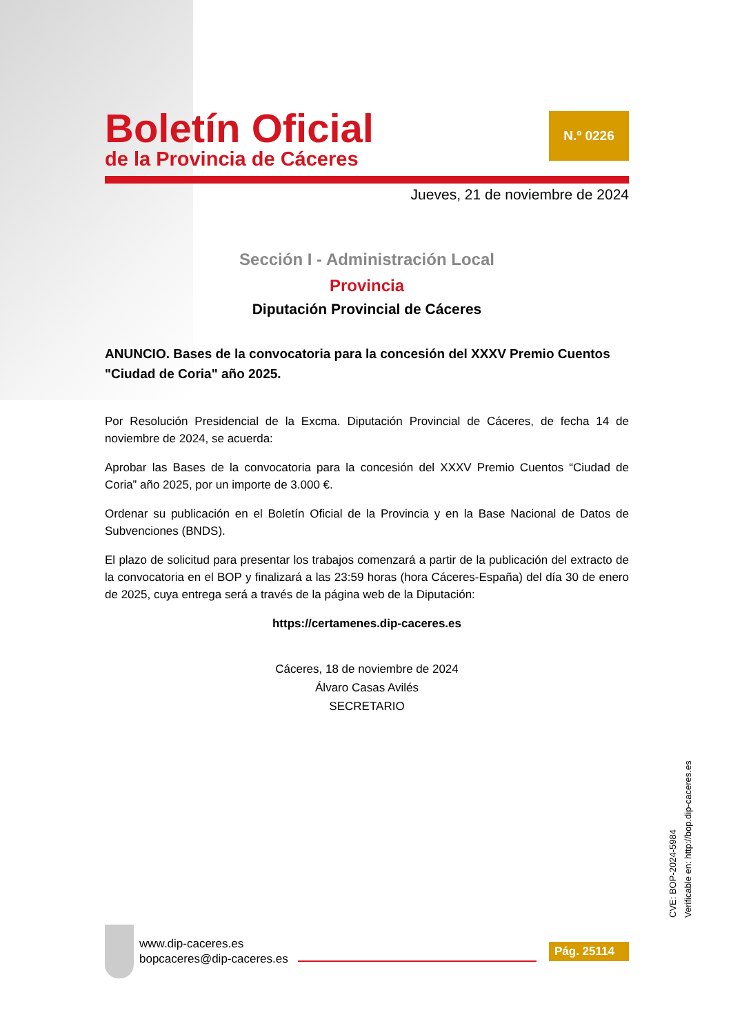Boletín Oficial
de la Provincia de Cáceres
N.º 0226
Jueves, 21 de noviembre de 2024
Sección I - Administración Local
Provincia
Diputación Provincial de Cáceres
ANUNCIO. Bases de la convocatoria para la concesión del XXXV Premio Cuentos "Ciudad de Coria" año 2025.
Por Resolución Presidencial de la Excma. Diputación Provincial de Cáceres, de fecha 14 de noviembre de 2024, se acuerda:
Aprobar las Bases de la convocatoria para la concesión del XXXV Premio Cuentos “Ciudad de Coria” año 2025, por un importe de 3.000 €.
Ordenar su publicación en el Boletín Oficial de la Provincia y en la Base Nacional de Datos de Subvenciones (BNDS).
El plazo de solicitud para presentar los trabajos comenzará a partir de la publicación del extracto de la convocatoria en el BOP y finalizará a las 23:59 horas (hora Cáceres-España) del día 30 de enero de 2025, cuya entrega será a través de la página web de la Diputación:
https://certamenes.dip-caceres.es
Cáceres, 18 de noviembre de 2024
Álvaro Casas Avilés
SECRETARIO
CVE: BOP-2024-5984
Verificable en: http://bop.dip-caceres.es
www.dip-caceres.es
bopcaceres@dip-caceres.es
Pág. 25114